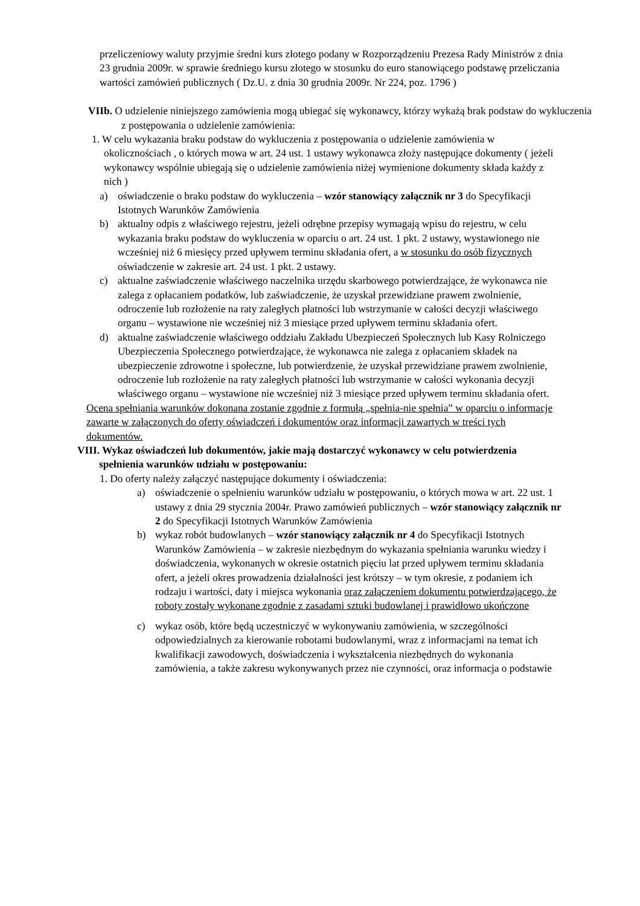przeliczeniowy waluty przyjmie średni kurs złotego podany w Rozporządzeniu Prezesa Rady Ministrów z dnia 23 grudnia 2009r. w sprawie średniego kursu złotego w stosunku do euro stanowiącego podstawę przeliczania wartości zamówień publicznych ( Dz.U. z dnia 30 grudnia 2009r. Nr 224, poz. 1796 )
VIIb. O udzielenie niniejszego zamówienia mogą ubiegać się wykonawcy, którzy wykażą brak podstaw do wykluczenia z postępowania o udzielenie zamówienia:
1. W celu wykazania braku podstaw do wykluczenia z postępowania o udzielenie zamówienia w okolicznościach , o których mowa w art. 24 ust. 1 ustawy wykonawca złoży następujące dokumenty ( jeżeli wykonawcy wspólnie ubiegają się o udzielenie zamówienia niżej wymienione dokumenty składa każdy z nich )
a) oświadczenie o braku podstaw do wykluczenia – wzór stanowiący załącznik nr 3 do Specyfikacji Istotnych Warunków Zamówienia
b) aktualny odpis z właściwego rejestru, jeżeli odrębne przepisy wymagają wpisu do rejestru, w celu wykazania braku podstaw do wykluczenia w oparciu o art. 24 ust. 1 pkt. 2 ustawy, wystawionego nie wcześniej niż 6 miesięcy przed upływem terminu składania ofert, a w stosunku do osób fizycznych oświadczenie w zakresie art. 24 ust. 1 pkt. 2 ustawy.
c) aktualne zaświadczenie właściwego naczelnika urzędu skarbowego potwierdzające, że wykonawca nie zalega z opłacaniem podatków, lub zaświadczenie, że uzyskał przewidziane prawem zwolnienie, odroczenie lub rozłożenie na raty zaległych płatności lub wstrzymanie w całości decyzji właściwego organu – wystawione nie wcześniej niż 3 miesiące przed upływem terminu składania ofert.
d) aktualne zaświadczenie właściwego oddziału Zakładu Ubezpieczeń Społecznych lub Kasy Rolniczego Ubezpieczenia Społecznego potwierdzające, że wykonawca nie zalega z opłacaniem składek na ubezpieczenie zdrowotne i społeczne, lub potwierdzenie, że uzyskał przewidziane prawem zwolnienie, odroczenie lub rozłożenie na raty zaległych płatności lub wstrzymanie w całości wykonania decyzji właściwego organu – wystawione nie wcześniej niż 3 miesiące przed upływem terminu składania ofert.
Ocena spełniania warunków dokonana zostanie zgodnie z formułą „spełnia-nie spełnia” w oparciu o informacje zawarte w załączonych do oferty oświadczeń i dokumentów oraz informacji zawartych w treści tych dokumentów.
VIII. Wykaz oświadczeń lub dokumentów, jakie mają dostarczyć wykonawcy w celu potwierdzenia spełnienia warunków udziału w postępowaniu:
1. Do oferty należy załączyć następujące dokumenty i oświadczenia:
a) oświadczenie o spełnieniu warunków udziału w postępowaniu, o których mowa w art. 22 ust. 1 ustawy z dnia 29 stycznia 2004r. Prawo zamówień publicznych – wzór stanowiący załącznik nr 2 do Specyfikacji Istotnych Warunków Zamówienia
b) wykaz robót budowlanych – wzór stanowiący załącznik nr 4 do Specyfikacji Istotnych Warunków Zamówienia – w zakresie niezbędnym do wykazania spełniania warunku wiedzy i doświadczenia, wykonanych w okresie ostatnich pięciu lat przed upływem terminu składania ofert, a jeżeli okres prowadzenia działalności jest krótszy – w tym okresie, z podaniem ich rodzaju i wartości, daty i miejsca wykonania oraz załączeniem dokumentu potwierdzającego, że roboty zostały wykonane zgodnie z zasadami sztuki budowlanej i prawidłowo ukończone
c) wykaz osób, które będą uczestniczyć w wykonywaniu zamówienia, w szczególności odpowiedzialnych za kierowanie robotami budowlanymi, wraz z informacjami na temat ich kwalifikacji zawodowych, doświadczenia i wykształcenia niezbędnych do wykonania zamówienia, a także zakresu wykonywanych przez nie czynności, oraz informacja o podstawie